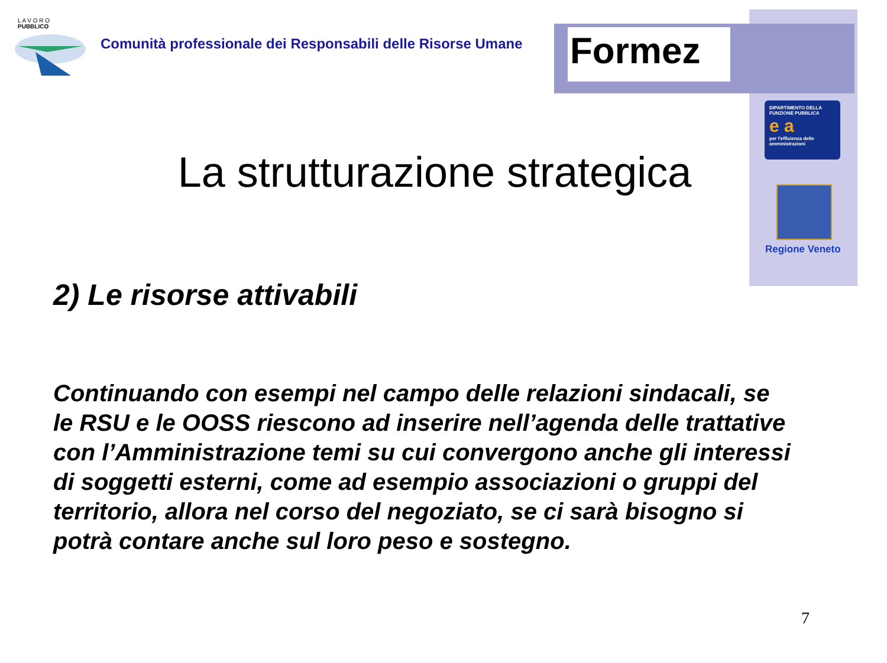L A V O R O
PUBBLICO
Comunità professionale dei Responsabili delle Risorse Umane
Formez
DIPARTIMENTO DELLA FUNZIONE PUBBLICA
e a
per l'efficienza delle amministrazioni
Regione Veneto
La strutturazione strategica
2) Le risorse attivabili
Continuando con esempi nel campo delle relazioni sindacali, se le RSU e le OOSS riescono ad inserire nell’agenda delle trattative con l’Amministrazione temi su cui convergono anche gli interessi di soggetti esterni, come ad esempio associazioni o gruppi del territorio, allora nel corso del negoziato, se ci sarà bisogno si potrà contare anche sul loro peso e sostegno.
7